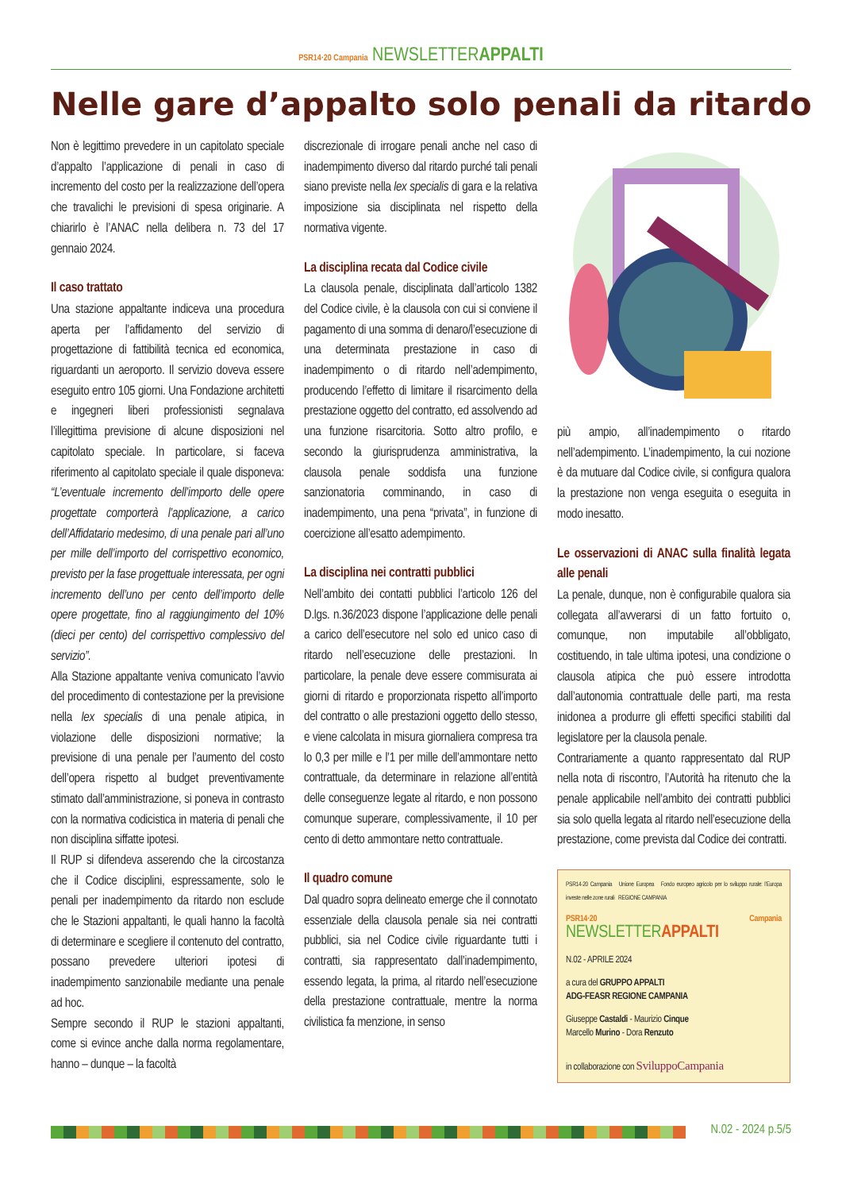PSR14·20 Campania NEWSLETTERAPPALTI
Nelle gare d’appalto solo penali da ritardo
Non è legittimo prevedere in un capitolato speciale d’appalto l’applicazione di penali in caso di incremento del costo per la realizzazione dell’opera che travalichi le previsioni di spesa originarie. A chiarirlo è l’ANAC nella delibera n. 73 del 17 gennaio 2024.
Il caso trattato
Una stazione appaltante indiceva una procedura aperta per l’affidamento del servizio di progettazione di fattibilità tecnica ed economica, riguardanti un aeroporto. Il servizio doveva essere eseguito entro 105 giorni. Una Fondazione architetti e ingegneri liberi professionisti segnalava l’illegittima previsione di alcune disposizioni nel capitolato speciale. In particolare, si faceva riferimento al capitolato speciale il quale disponeva: “L’eventuale incremento dell’importo delle opere progettate comporterà l’applicazione, a carico dell’Affidatario medesimo, di una penale pari all’uno per mille dell’importo del corrispettivo economico, previsto per la fase progettuale interessata, per ogni incremento dell’uno per cento dell’importo delle opere progettate, fino al raggiungimento del 10% (dieci per cento) del corrispettivo complessivo del servizio”.
Alla Stazione appaltante veniva comunicato l’avvio del procedimento di contestazione per la previsione nella lex specialis di una penale atipica, in violazione delle disposizioni normative; la previsione di una penale per l’aumento del costo dell’opera rispetto al budget preventivamente stimato dall’amministrazione, si poneva in contrasto con la normativa codicistica in materia di penali che non disciplina siffatte ipotesi.
Il RUP si difendeva asserendo che la circostanza che il Codice disciplini, espressamente, solo le penali per inadempimento da ritardo non esclude che le Stazioni appaltanti, le quali hanno la facoltà di determinare e scegliere il contenuto del contratto, possano prevedere ulteriori ipotesi di inadempimento sanzionabile mediante una penale ad hoc.
Sempre secondo il RUP le stazioni appaltanti, come si evince anche dalla norma regolamentare, hanno – dunque – la facoltà
discrezionale di irrogare penali anche nel caso di inadempimento diverso dal ritardo purché tali penali siano previste nella lex specialis di gara e la relativa imposizione sia disciplinata nel rispetto della normativa vigente.
La disciplina recata dal Codice civile
La clausola penale, disciplinata dall’articolo 1382 del Codice civile, è la clausola con cui si conviene il pagamento di una somma di denaro/l’esecuzione di una determinata prestazione in caso di inadempimento o di ritardo nell’adempimento, producendo l’effetto di limitare il risarcimento della prestazione oggetto del contratto, ed assolvendo ad una funzione risarcitoria. Sotto altro profilo, e secondo la giurisprudenza amministrativa, la clausola penale soddisfa una funzione sanzionatoria comminando, in caso di inadempimento, una pena “privata”, in funzione di coercizione all’esatto adempimento.
La disciplina nei contratti pubblici
Nell’ambito dei contatti pubblici l’articolo 126 del D.lgs. n.36/2023 dispone l’applicazione delle penali a carico dell’esecutore nel solo ed unico caso di ritardo nell’esecuzione delle prestazioni. In particolare, la penale deve essere commisurata ai giorni di ritardo e proporzionata rispetto all’importo del contratto o alle prestazioni oggetto dello stesso, e viene calcolata in misura giornaliera compresa tra lo 0,3 per mille e l’1 per mille dell’ammontare netto contrattuale, da determinare in relazione all’entità delle conseguenze legate al ritardo, e non possono comunque superare, complessivamente, il 10 per cento di detto ammontare netto contrattuale.
Il quadro comune
Dal quadro sopra delineato emerge che il connotato essenziale della clausola penale sia nei contratti pubblici, sia nel Codice civile riguardante tutti i contratti, sia rappresentato dall’inadempimento, essendo legata, la prima, al ritardo nell’esecuzione della prestazione contrattuale, mentre la norma civilistica fa menzione, in senso
più ampio, all’inadempimento o ritardo nell’adempimento. L’inadempimento, la cui nozione è da mutuare dal Codice civile, si configura qualora la prestazione non venga eseguita o eseguita in modo inesatto.
Le osservazioni di ANAC sulla finalità legata alle penali
La penale, dunque, non è configurabile qualora sia collegata all’avverarsi di un fatto fortuito o, comunque, non imputabile all’obbligato, costituendo, in tale ultima ipotesi, una condizione o clausola atipica che può essere introdotta dall’autonomia contrattuale delle parti, ma resta inidonea a produrre gli effetti specifici stabiliti dal legislatore per la clausola penale.
Contrariamente a quanto rappresentato dal RUP nella nota di riscontro, l’Autorità ha ritenuto che la penale applicabile nell’ambito dei contratti pubblici sia solo quella legata al ritardo nell’esecuzione della prestazione, come prevista dal Codice dei contratti.
PSR14·20 Campania Unione Europea Fondo europeo agricolo per lo sviluppo rurale: l’Europa investe nelle zone rurali REGIONE CAMPANIA
PSR14·20 Campania NEWSLETTERAPPALTI
N.02 - APRILE 2024
a cura del GRUPPO APPALTI
ADG-FEASR REGIONE CAMPANIA
Giuseppe Castaldi - Maurizio Cinque
Marcello Murino - Dora Renzuto
in collaborazione con SviluppoCampania
N.02 - 2024 p.5/5